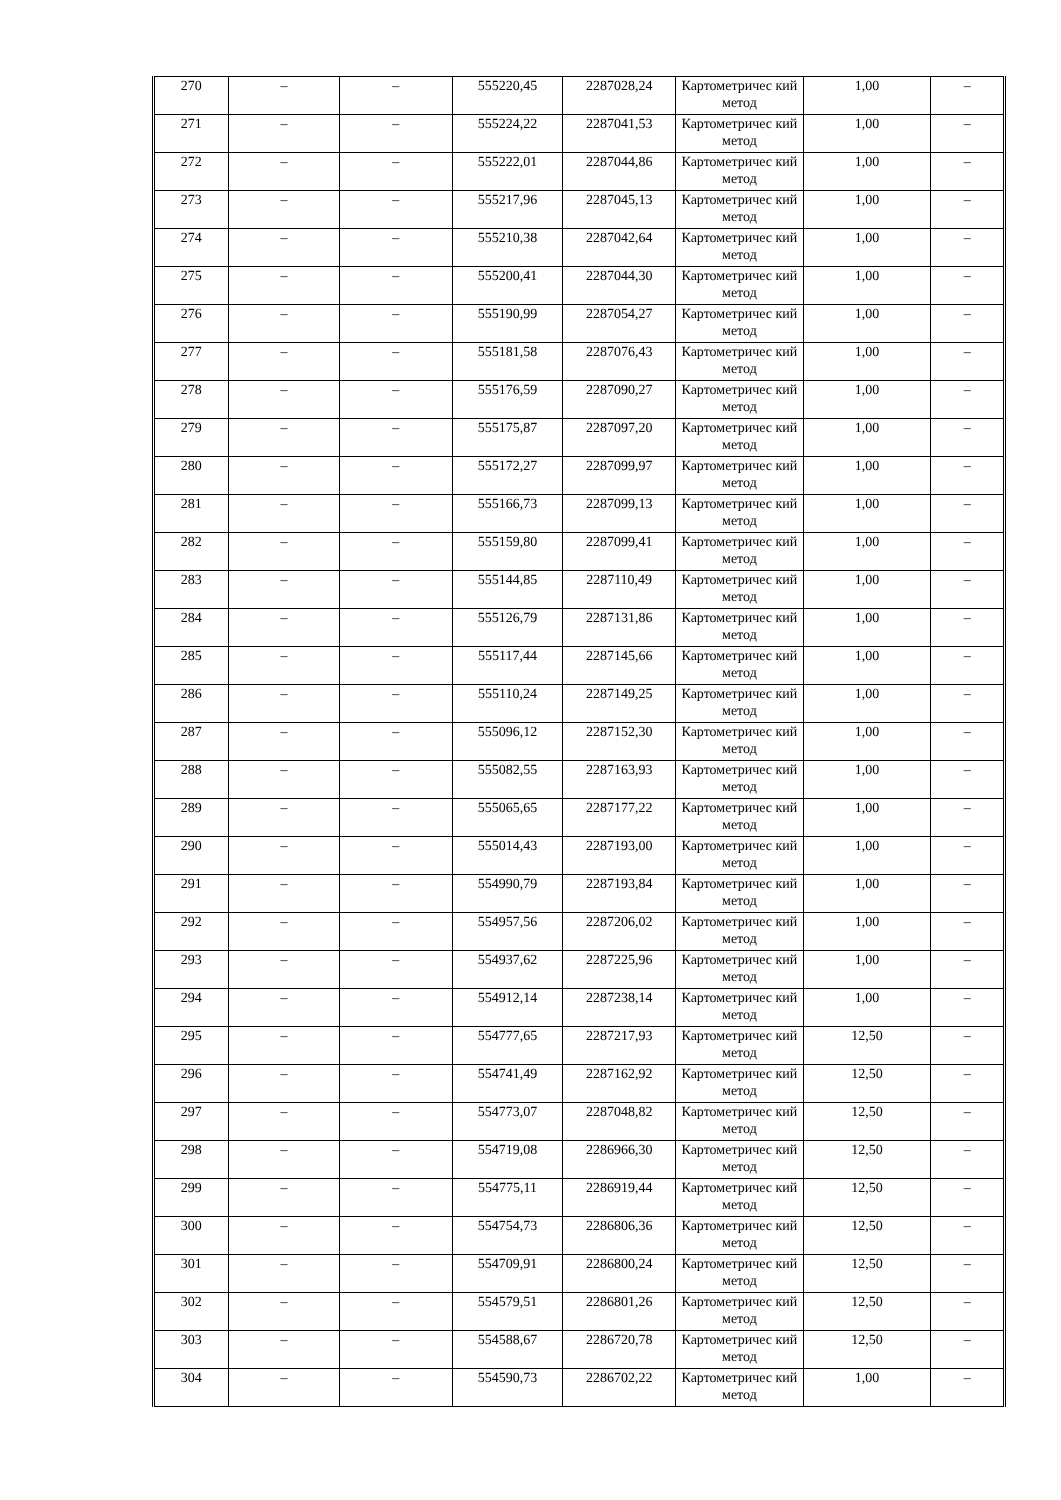| 270 | – | – | 555220,45 | 2287028,24 | Картометричес кий метод | 1,00 | – |
| 271 | – | – | 555224,22 | 2287041,53 | Картометричес кий метод | 1,00 | – |
| 272 | – | – | 555222,01 | 2287044,86 | Картометричес кий метод | 1,00 | – |
| 273 | – | – | 555217,96 | 2287045,13 | Картометричес кий метод | 1,00 | – |
| 274 | – | – | 555210,38 | 2287042,64 | Картометричес кий метод | 1,00 | – |
| 275 | – | – | 555200,41 | 2287044,30 | Картометричес кий метод | 1,00 | – |
| 276 | – | – | 555190,99 | 2287054,27 | Картометричес кий метод | 1,00 | – |
| 277 | – | – | 555181,58 | 2287076,43 | Картометричес кий метод | 1,00 | – |
| 278 | – | – | 555176,59 | 2287090,27 | Картометричес кий метод | 1,00 | – |
| 279 | – | – | 555175,87 | 2287097,20 | Картометричес кий метод | 1,00 | – |
| 280 | – | – | 555172,27 | 2287099,97 | Картометричес кий метод | 1,00 | – |
| 281 | – | – | 555166,73 | 2287099,13 | Картометричес кий метод | 1,00 | – |
| 282 | – | – | 555159,80 | 2287099,41 | Картометричес кий метод | 1,00 | – |
| 283 | – | – | 555144,85 | 2287110,49 | Картометричес кий метод | 1,00 | – |
| 284 | – | – | 555126,79 | 2287131,86 | Картометричес кий метод | 1,00 | – |
| 285 | – | – | 555117,44 | 2287145,66 | Картометричес кий метод | 1,00 | – |
| 286 | – | – | 555110,24 | 2287149,25 | Картометричес кий метод | 1,00 | – |
| 287 | – | – | 555096,12 | 2287152,30 | Картометричес кий метод | 1,00 | – |
| 288 | – | – | 555082,55 | 2287163,93 | Картометричес кий метод | 1,00 | – |
| 289 | – | – | 555065,65 | 2287177,22 | Картометричес кий метод | 1,00 | – |
| 290 | – | – | 555014,43 | 2287193,00 | Картометричес кий метод | 1,00 | – |
| 291 | – | – | 554990,79 | 2287193,84 | Картометричес кий метод | 1,00 | – |
| 292 | – | – | 554957,56 | 2287206,02 | Картометричес кий метод | 1,00 | – |
| 293 | – | – | 554937,62 | 2287225,96 | Картометричес кий метод | 1,00 | – |
| 294 | – | – | 554912,14 | 2287238,14 | Картометричес кий метод | 1,00 | – |
| 295 | – | – | 554777,65 | 2287217,93 | Картометричес кий метод | 12,50 | – |
| 296 | – | – | 554741,49 | 2287162,92 | Картометричес кий метод | 12,50 | – |
| 297 | – | – | 554773,07 | 2287048,82 | Картометричес кий метод | 12,50 | – |
| 298 | – | – | 554719,08 | 2286966,30 | Картометричес кий метод | 12,50 | – |
| 299 | – | – | 554775,11 | 2286919,44 | Картометричес кий метод | 12,50 | – |
| 300 | – | – | 554754,73 | 2286806,36 | Картометричес кий метод | 12,50 | – |
| 301 | – | – | 554709,91 | 2286800,24 | Картометричес кий метод | 12,50 | – |
| 302 | – | – | 554579,51 | 2286801,26 | Картометричес кий метод | 12,50 | – |
| 303 | – | – | 554588,67 | 2286720,78 | Картометричес кий метод | 12,50 | – |
| 304 | – | – | 554590,73 | 2286702,22 | Картометричес кий метод | 1,00 | – |